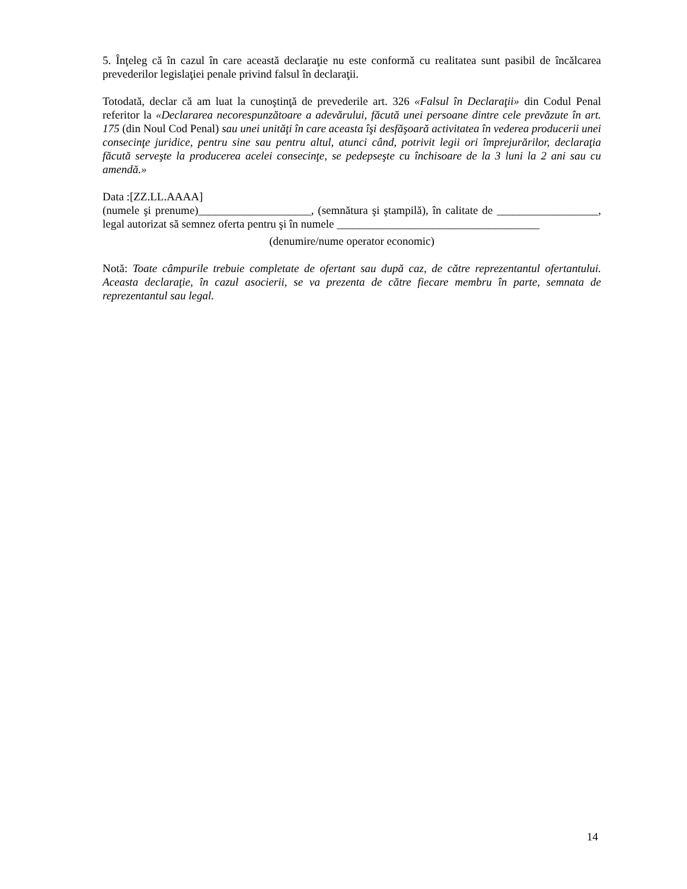5. Înţeleg că în cazul în care această declaraţie nu este conformă cu realitatea sunt pasibil de încălcarea prevederilor legislaţiei penale privind falsul în declaraţii.
Totodată, declar că am luat la cunoştinţă de prevederile art. 326 «Falsul în Declaraţii» din Codul Penal referitor la «Declararea necorespunzătoare a adevărului, făcută unei persoane dintre cele prevăzute în art. 175 (din Noul Cod Penal) sau unei unităţi în care aceasta îşi desfăşoară activitatea în vederea producerii unei consecinţe juridice, pentru sine sau pentru altul, atunci când, potrivit legii ori împrejurărilor, declaraţia făcută serveşte la producerea acelei consecinţe, se pedepseşte cu închisoare de la 3 luni la 2 ani sau cu amendă.»
Data :[ZZ.LL.AAAA]
(numele şi prenume)____________________, (semnătura şi ştampilă), în calitate de __________________, legal autorizat să semnez oferta pentru şi în numele ____________________________________
(denumire/nume operator economic)
Notă: Toate câmpurile trebuie completate de ofertant sau după caz, de către reprezentantul ofertantului. Aceasta declaraţie, în cazul asocierii, se va prezenta de către fiecare membru în parte, semnata de reprezentantul sau legal.
14